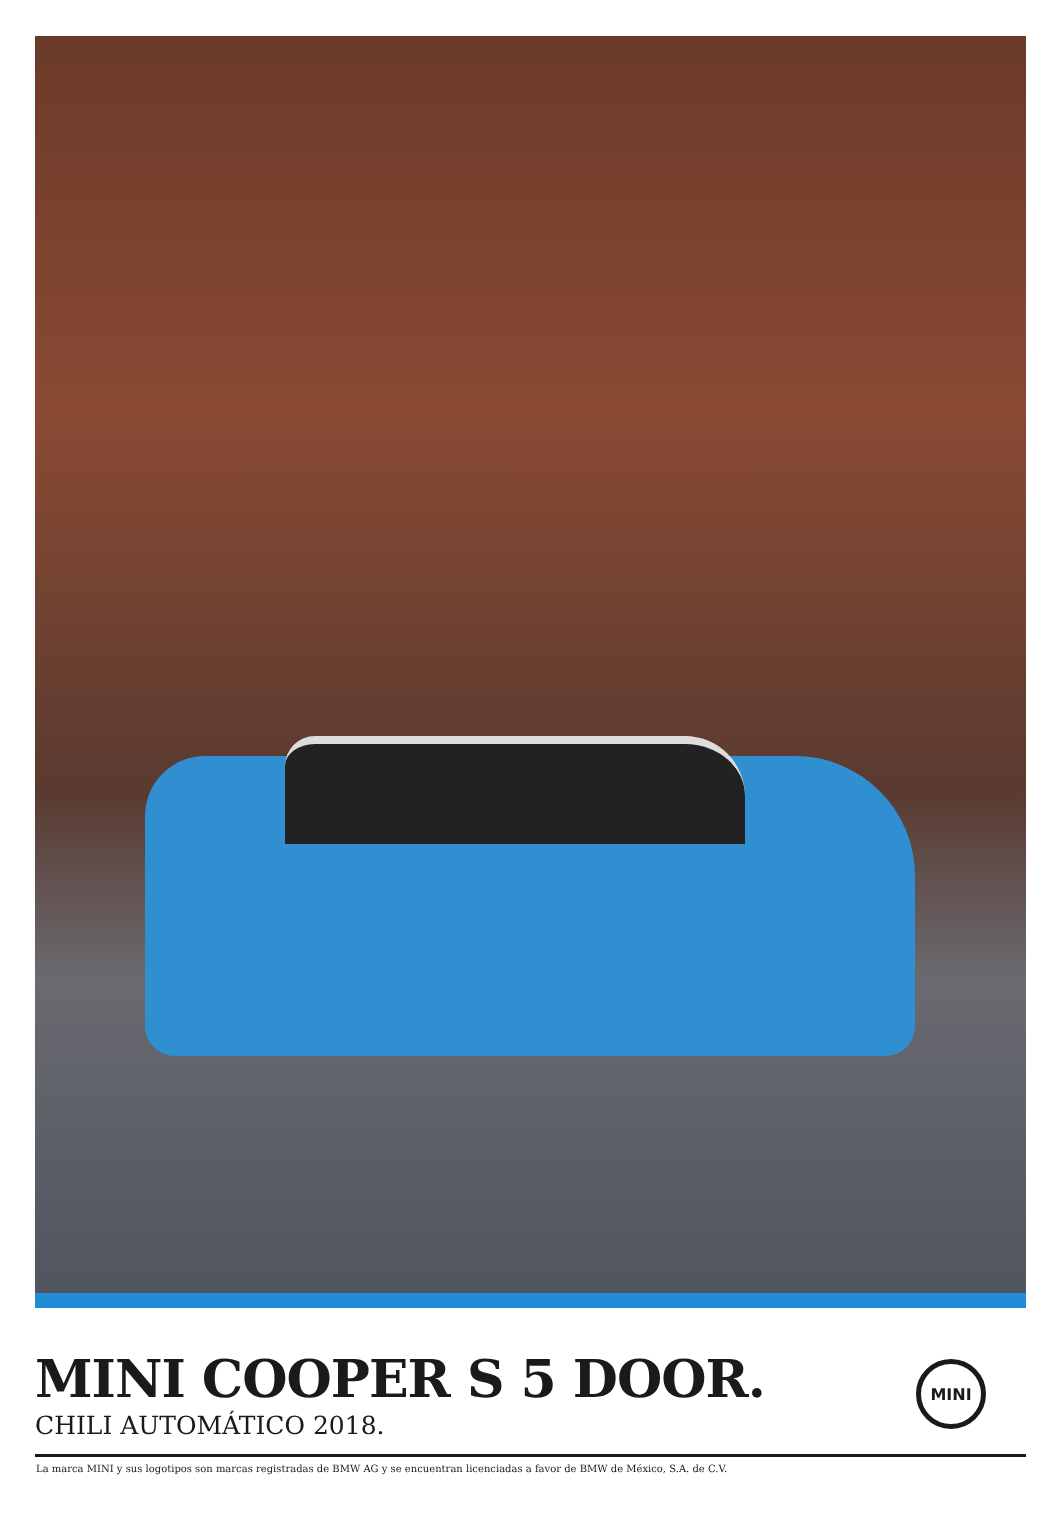MINI COOPER S 5 DOOR.
CHILI AUTOMÁTICO 2018.
MINI
La marca MINI y sus logotipos son marcas registradas de BMW AG y se encuentran licenciadas a favor de BMW de México, S.A. de C.V.